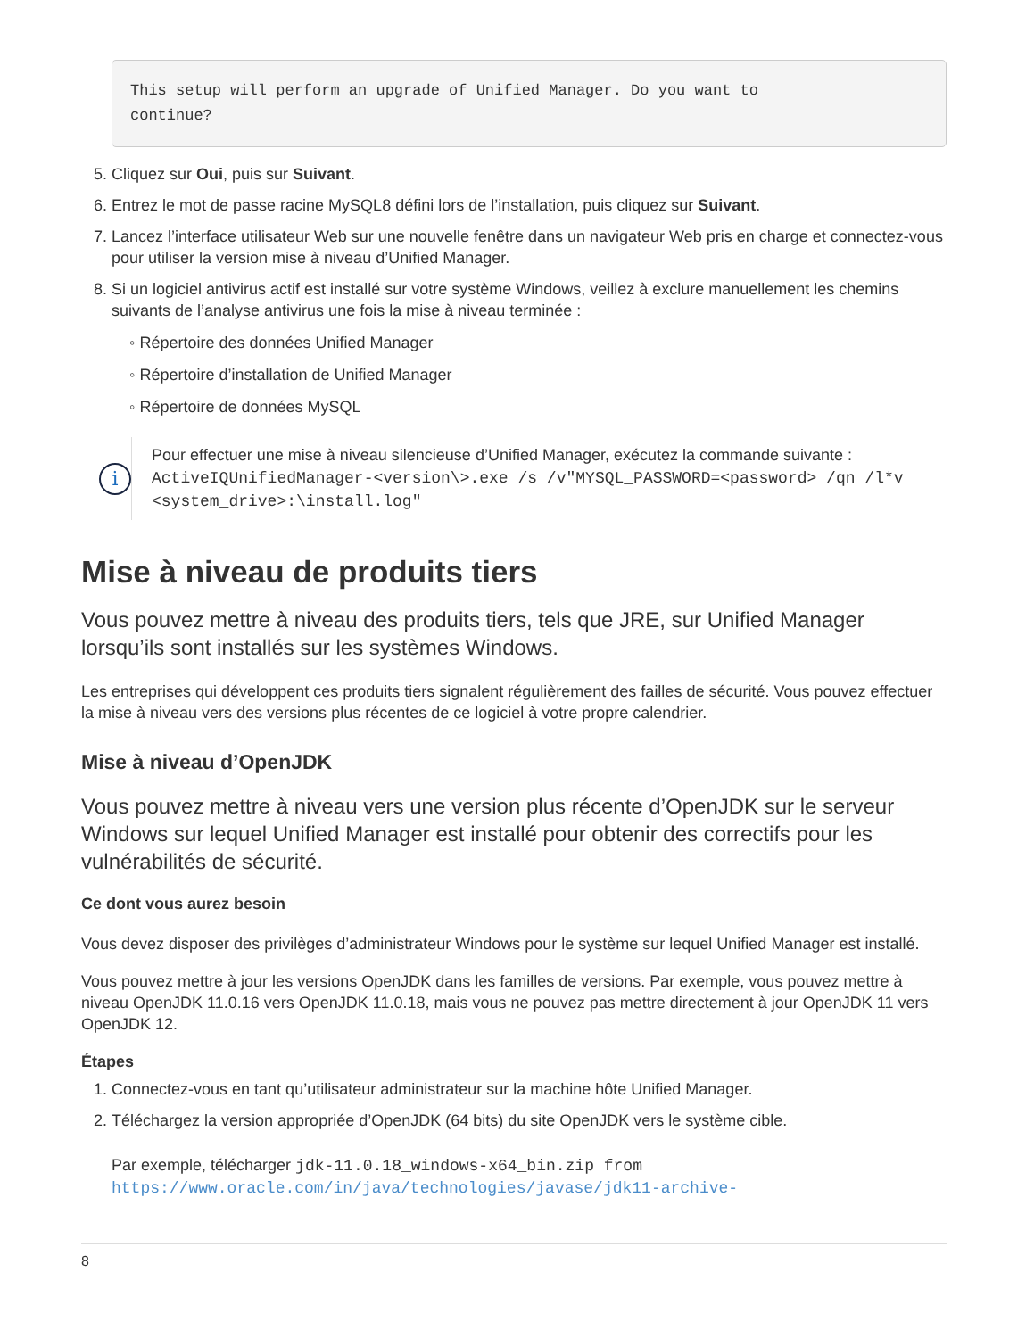This setup will perform an upgrade of Unified Manager. Do you want to
continue?
5. Cliquez sur Oui, puis sur Suivant.
6. Entrez le mot de passe racine MySQL8 défini lors de l’installation, puis cliquez sur Suivant.
7. Lancez l’interface utilisateur Web sur une nouvelle fenêtre dans un navigateur Web pris en charge et connectez-vous pour utiliser la version mise à niveau d’Unified Manager.
8. Si un logiciel antivirus actif est installé sur votre système Windows, veillez à exclure manuellement les chemins suivants de l’analyse antivirus une fois la mise à niveau terminée :
◦ Répertoire des données Unified Manager
◦ Répertoire d’installation de Unified Manager
◦ Répertoire de données MySQL
i
Pour effectuer une mise à niveau silencieuse d’Unified Manager, exécutez la commande suivante : ActiveIQUnifiedManager-<version\>.exe /s /v"MYSQL_PASSWORD=<password> /qn /l*v <system_drive>:\install.log"
Mise à niveau de produits tiers
Vous pouvez mettre à niveau des produits tiers, tels que JRE, sur Unified Manager lorsqu’ils sont installés sur les systèmes Windows.
Les entreprises qui développent ces produits tiers signalent régulièrement des failles de sécurité. Vous pouvez effectuer la mise à niveau vers des versions plus récentes de ce logiciel à votre propre calendrier.
Mise à niveau d’OpenJDK
Vous pouvez mettre à niveau vers une version plus récente d’OpenJDK sur le serveur Windows sur lequel Unified Manager est installé pour obtenir des correctifs pour les vulnérabilités de sécurité.
Ce dont vous aurez besoin
Vous devez disposer des privilèges d’administrateur Windows pour le système sur lequel Unified Manager est installé.
Vous pouvez mettre à jour les versions OpenJDK dans les familles de versions. Par exemple, vous pouvez mettre à niveau OpenJDK 11.0.16 vers OpenJDK 11.0.18, mais vous ne pouvez pas mettre directement à jour OpenJDK 11 vers OpenJDK 12.
Étapes
1. Connectez-vous en tant qu’utilisateur administrateur sur la machine hôte Unified Manager.
2. Téléchargez la version appropriée d’OpenJDK (64 bits) du site OpenJDK vers le système cible.
Par exemple, télécharger jdk-11.0.18_windows-x64_bin.zip from https://www.oracle.com/in/java/technologies/javase/jdk11-archive-
8